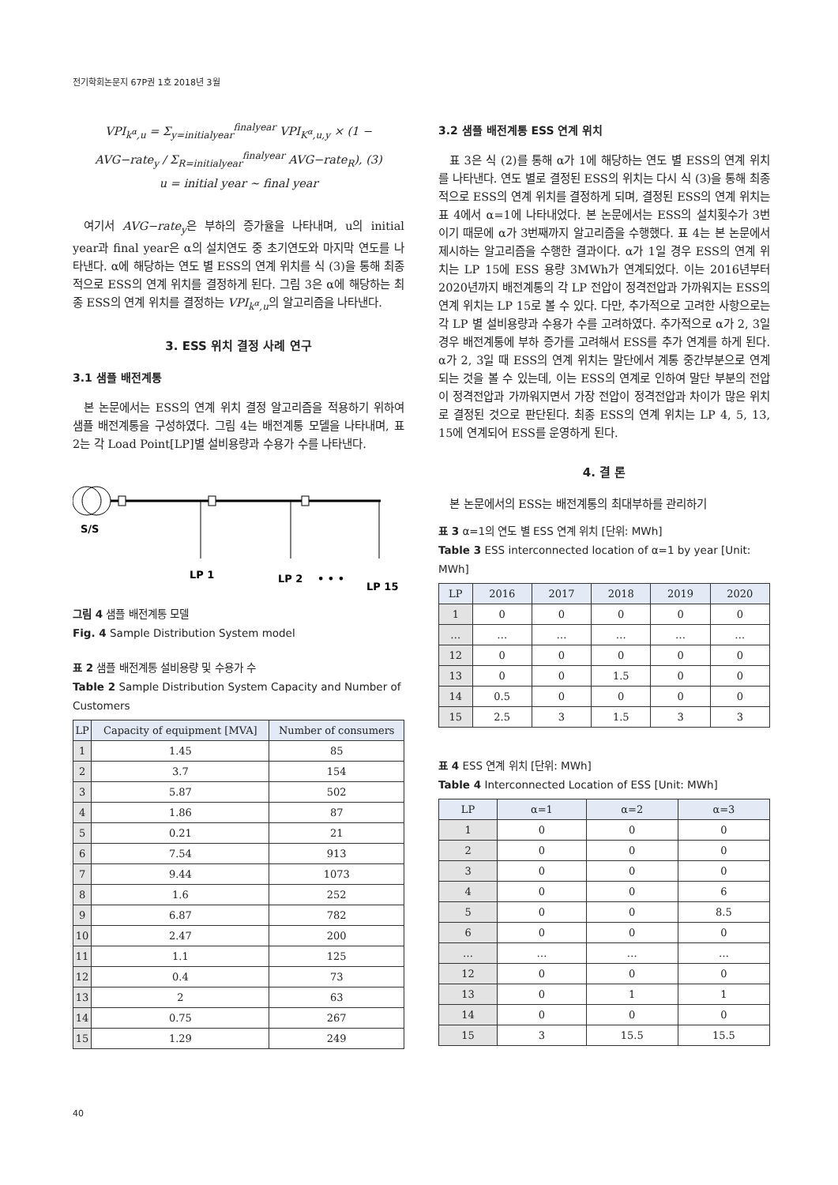전기학회논문지 67P권 1호 2018년 3월
VPI<sub>k<sup>α</sup>,u</sub> = Σ<sub>y=initialyear</sub><sup>finalyear</sup> VPI<sub>K<sup>α</sup>,u,y</sub> × (1 − AVG−rate<sub>y</sub> / Σ<sub>R=initialyear</sub><sup>finalyear</sup> AVG−rate<sub>R</sub>), (3)
u = initial year ~ final year
여기서 AVG−rate<sub>y</sub>은 부하의 증가율을 나타내며, u의 initial year과 final year은 α의 설치연도 중 초기연도와 마지막 연도를 나타낸다. α에 해당하는 연도 별 ESS의 연계 위치를 식 (3)을 통해 최종적으로 ESS의 연계 위치를 결정하게 된다. 그림 3은 α에 해당하는 최종 ESS의 연계 위치를 결정하는 VPI<sub>k<sup>α</sup>,u</sub>의 알고리즘을 나타낸다.
3. ESS 위치 결정 사례 연구
3.1 샘플 배전계통
본 논문에서는 ESS의 연계 위치 결정 알고리즘을 적용하기 위하여 샘플 배전계통을 구성하였다. 그림 4는 배전계통 모델을 나타내며, 표 2는 각 Load Point[LP]별 설비용량과 수용가 수를 나타낸다.
S/S
LP 1
LP 2
• • •
LP 15
그림 4 샘플 배전계통 모델
Fig. 4 Sample Distribution System model
표 2 샘플 배전계통 설비용량 및 수용가 수
Table 2 Sample Distribution System Capacity and Number of Customers
| LP | Capacity of equipment [MVA] | Number of consumers |
| --- | --- | --- |
| 1 | 1.45 | 85 |
| 2 | 3.7 | 154 |
| 3 | 5.87 | 502 |
| 4 | 1.86 | 87 |
| 5 | 0.21 | 21 |
| 6 | 7.54 | 913 |
| 7 | 9.44 | 1073 |
| 8 | 1.6 | 252 |
| 9 | 6.87 | 782 |
| 10 | 2.47 | 200 |
| 11 | 1.1 | 125 |
| 12 | 0.4 | 73 |
| 13 | 2 | 63 |
| 14 | 0.75 | 267 |
| 15 | 1.29 | 249 |
3.2 샘플 배전계통 ESS 연계 위치
표 3은 식 (2)를 통해 α가 1에 해당하는 연도 별 ESS의 연계 위치를 나타낸다. 연도 별로 결정된 ESS의 위치는 다시 식 (3)을 통해 최종적으로 ESS의 연계 위치를 결정하게 되며, 결정된 ESS의 연계 위치는 표 4에서 α=1에 나타내었다. 본 논문에서는 ESS의 설치횟수가 3번이기 때문에 α가 3번째까지 알고리즘을 수행했다. 표 4는 본 논문에서 제시하는 알고리즘을 수행한 결과이다. α가 1일 경우 ESS의 연계 위치는 LP 15에 ESS 용량 3MWh가 연계되었다. 이는 2016년부터 2020년까지 배전계통의 각 LP 전압이 정격전압과 가까워지는 ESS의 연계 위치는 LP 15로 볼 수 있다. 다만, 추가적으로 고려한 사항으로는 각 LP 별 설비용량과 수용가 수를 고려하였다. 추가적으로 α가 2, 3일 경우 배전계통에 부하 증가를 고려해서 ESS를 추가 연계를 하게 된다. α가 2, 3일 때 ESS의 연계 위치는 말단에서 계통 중간부분으로 연계되는 것을 볼 수 있는데, 이는 ESS의 연계로 인하여 말단 부분의 전압이 정격전압과 가까워지면서 가장 전압이 정격전압과 차이가 많은 위치로 결정된 것으로 판단된다. 최종 ESS의 연계 위치는 LP 4, 5, 13, 15에 연계되어 ESS를 운영하게 된다.
4. 결 론
본 논문에서의 ESS는 배전계통의 최대부하를 관리하기
표 3 α=1의 연도 별 ESS 연계 위치 [단위: MWh]
Table 3 ESS interconnected location of α=1 by year [Unit: MWh]
| LP | 2016 | 2017 | 2018 | 2019 | 2020 |
| --- | --- | --- | --- | --- | --- |
| 1 | 0 | 0 | 0 | 0 | 0 |
| … | … | … | … | … | … |
| 12 | 0 | 0 | 0 | 0 | 0 |
| 13 | 0 | 0 | 1.5 | 0 | 0 |
| 14 | 0.5 | 0 | 0 | 0 | 0 |
| 15 | 2.5 | 3 | 1.5 | 3 | 3 |
표 4 ESS 연계 위치 [단위: MWh]
Table 4 Interconnected Location of ESS [Unit: MWh]
| LP | α=1 | α=2 | α=3 |
| --- | --- | --- | --- |
| 1 | 0 | 0 | 0 |
| 2 | 0 | 0 | 0 |
| 3 | 0 | 0 | 0 |
| 4 | 0 | 0 | 6 |
| 5 | 0 | 0 | 8.5 |
| 6 | 0 | 0 | 0 |
| … | … | … | … |
| 12 | 0 | 0 | 0 |
| 13 | 0 | 1 | 1 |
| 14 | 0 | 0 | 0 |
| 15 | 3 | 15.5 | 15.5 |
40